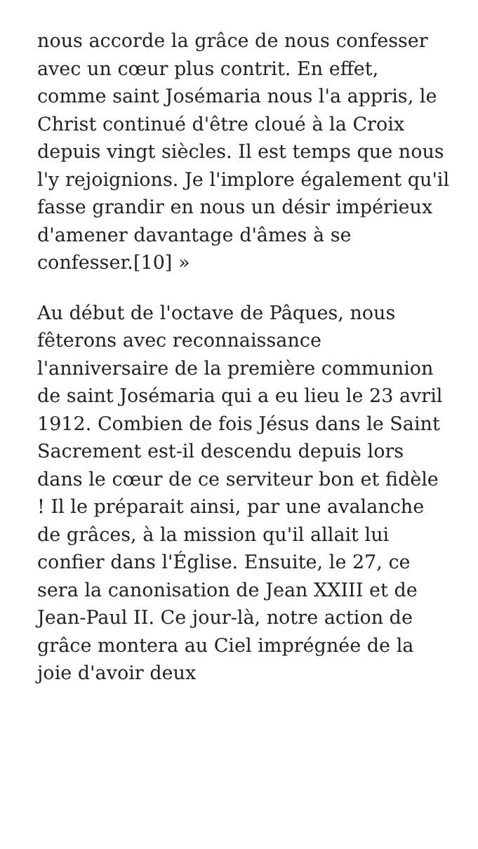nous accorde la grâce de nous confesser avec un cœur plus contrit. En effet, comme saint Josémaria nous l'a appris, le Christ continué d'être cloué à la Croix depuis vingt siècles. Il est temps que nous l'y rejoignions. Je l'implore également qu'il fasse grandir en nous un désir impérieux d'amener davantage d'âmes à se confesser.[10] »
Au début de l'octave de Pâques, nous fêterons avec reconnaissance l'anniversaire de la première communion de saint Josémaria qui a eu lieu le 23 avril 1912. Combien de fois Jésus dans le Saint Sacrement est-il descendu depuis lors dans le cœur de ce serviteur bon et fidèle ! Il le préparait ainsi, par une avalanche de grâces, à la mission qu'il allait lui confier dans l'Église. Ensuite, le 27, ce sera la canonisation de Jean XXIII et de Jean-Paul II. Ce jour-là, notre action de grâce montera au Ciel imprégnée de la joie d'avoir deux